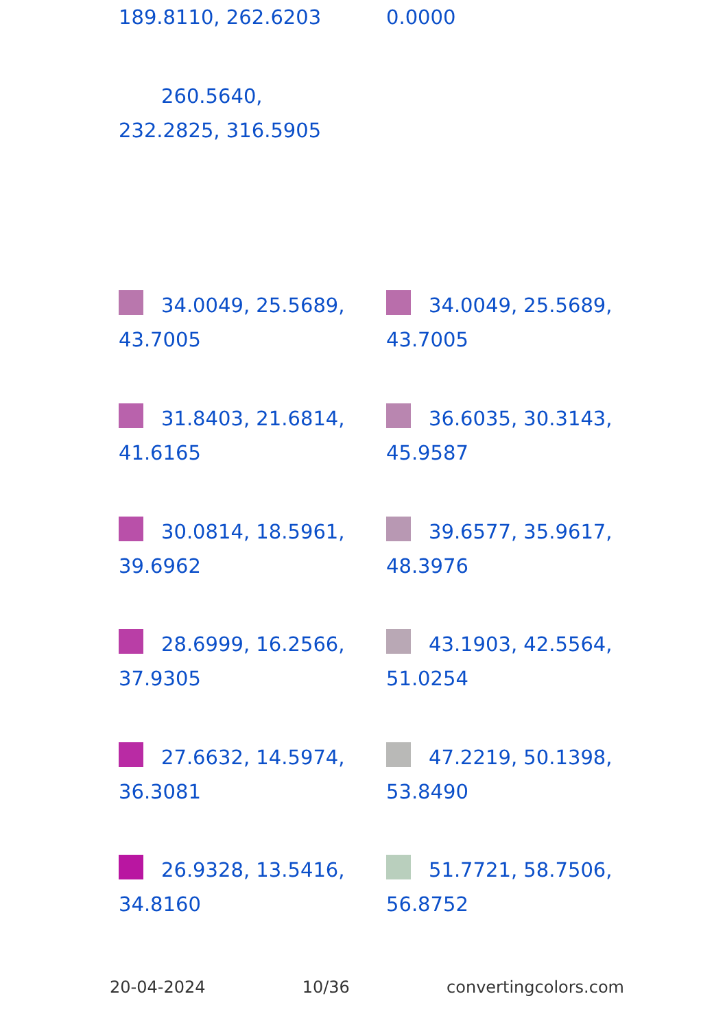189.8110, 262.6203 0.0000
260.5640,
232.2825, 316.5905
34.0049, 25.5689,
43.7005
34.0049, 25.5689,
43.7005
31.8403, 21.6814,
41.6165
36.6035, 30.3143,
45.9587
30.0814, 18.5961,
39.6962
39.6577, 35.9617,
48.3976
28.6999, 16.2566,
37.9305
43.1903, 42.5564,
51.0254
27.6632, 14.5974,
36.3081
47.2219, 50.1398,
53.8490
26.9328, 13.5416,
34.8160
51.7721, 58.7506,
56.8752
20-04-2024 10/36 convertingcolors.com